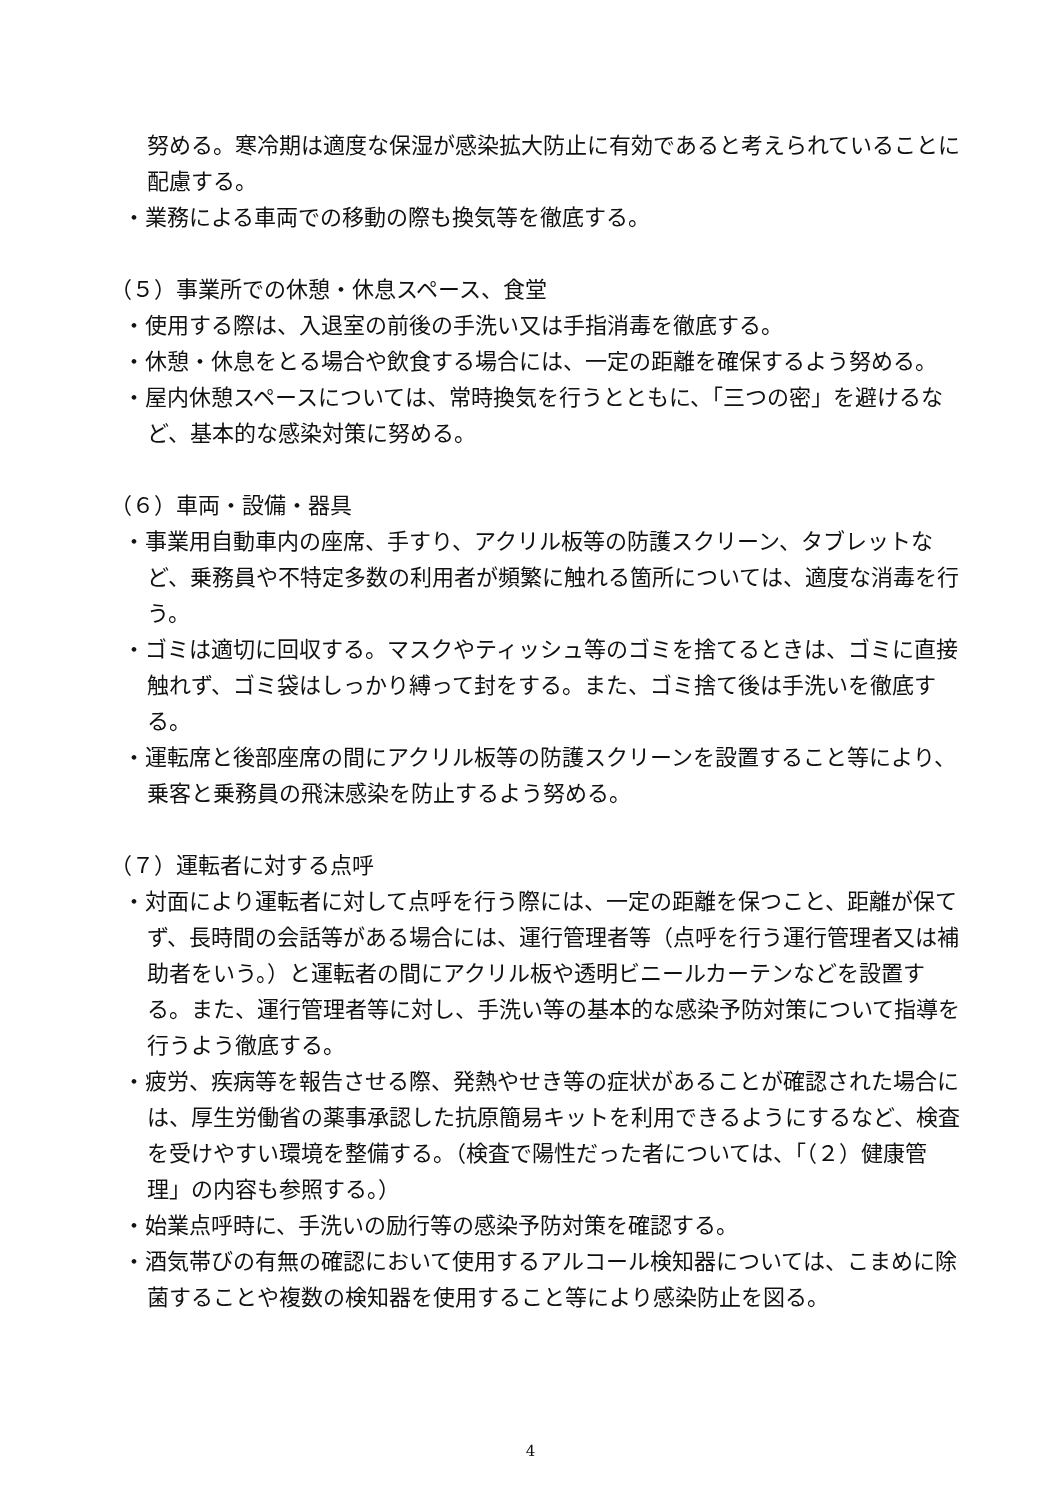努める。寒冷期は適度な保湿が感染拡大防止に有効であると考えられていることに配慮する。
・業務による車両での移動の際も換気等を徹底する。
（５）事業所での休憩・休息スペース、食堂
・使用する際は、入退室の前後の手洗い又は手指消毒を徹底する。
・休憩・休息をとる場合や飲食する場合には、一定の距離を確保するよう努める。
・屋内休憩スペースについては、常時換気を行うとともに、「三つの密」を避けるなど、基本的な感染対策に努める。
（６）車両・設備・器具
・事業用自動車内の座席、手すり、アクリル板等の防護スクリーン、タブレットなど、乗務員や不特定多数の利用者が頻繁に触れる箇所については、適度な消毒を行う。
・ゴミは適切に回収する。マスクやティッシュ等のゴミを捨てるときは、ゴミに直接触れず、ゴミ袋はしっかり縛って封をする。また、ゴミ捨て後は手洗いを徹底する。
・運転席と後部座席の間にアクリル板等の防護スクリーンを設置すること等により、乗客と乗務員の飛沫感染を防止するよう努める。
（７）運転者に対する点呼
・対面により運転者に対して点呼を行う際には、一定の距離を保つこと、距離が保てず、長時間の会話等がある場合には、運行管理者等（点呼を行う運行管理者又は補助者をいう。）と運転者の間にアクリル板や透明ビニールカーテンなどを設置する。また、運行管理者等に対し、手洗い等の基本的な感染予防対策について指導を行うよう徹底する。
・疲労、疾病等を報告させる際、発熱やせき等の症状があることが確認された場合には、厚生労働省の薬事承認した抗原簡易キットを利用できるようにするなど、検査を受けやすい環境を整備する。（検査で陽性だった者については、「（２）健康管理」の内容も参照する。）
・始業点呼時に、手洗いの励行等の感染予防対策を確認する。
・酒気帯びの有無の確認において使用するアルコール検知器については、こまめに除菌することや複数の検知器を使用すること等により感染防止を図る。
4